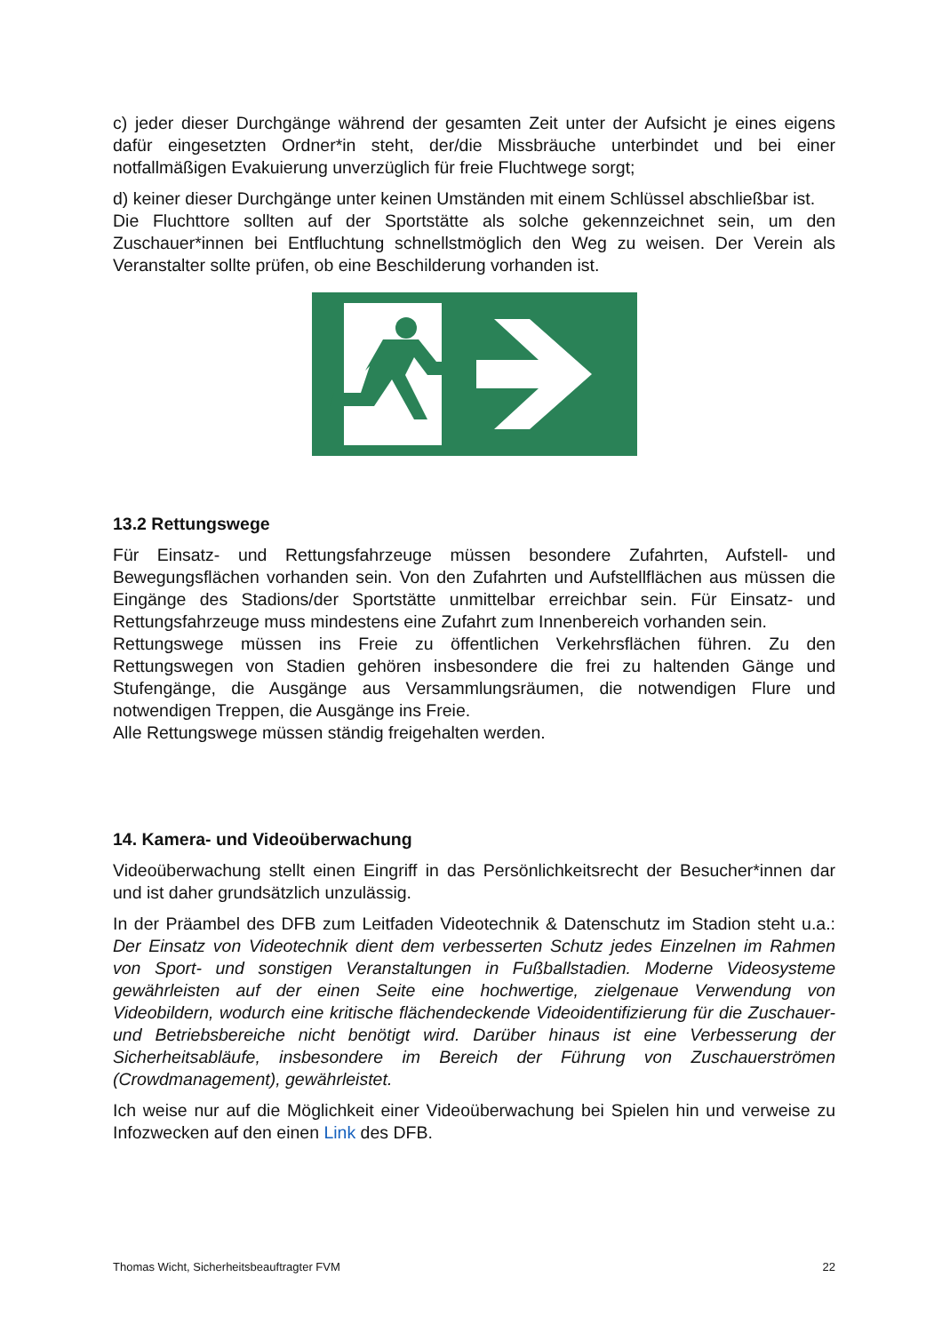c) jeder dieser Durchgänge während der gesamten Zeit unter der Aufsicht je eines eigens dafür eingesetzten Ordner*in steht, der/die Missbräuche unterbindet und bei einer notfallmäßigen Evakuierung unverzüglich für freie Fluchtwege sorgt;
d) keiner dieser Durchgänge unter keinen Umständen mit einem Schlüssel abschließbar ist.
Die Fluchttore sollten auf der Sportstätte als solche gekennzeichnet sein, um den Zuschauer*innen bei Entfluchtung schnellstmöglich den Weg zu weisen. Der Verein als Veranstalter sollte prüfen, ob eine Beschilderung vorhanden ist.
13.2 Rettungswege
Für Einsatz- und Rettungsfahrzeuge müssen besondere Zufahrten, Aufstell- und Bewegungsflächen vorhanden sein. Von den Zufahrten und Aufstellflächen aus müssen die Eingänge des Stadions/der Sportstätte unmittelbar erreichbar sein. Für Einsatz- und Rettungsfahrzeuge muss mindestens eine Zufahrt zum Innenbereich vorhanden sein.
Rettungswege müssen ins Freie zu öffentlichen Verkehrsflächen führen. Zu den Rettungswegen von Stadien gehören insbesondere die frei zu haltenden Gänge und Stufengänge, die Ausgänge aus Versammlungsräumen, die notwendigen Flure und notwendigen Treppen, die Ausgänge ins Freie.
Alle Rettungswege müssen ständig freigehalten werden.
14. Kamera- und Videoüberwachung
Videoüberwachung stellt einen Eingriff in das Persönlichkeitsrecht der Besucher*innen dar und ist daher grundsätzlich unzulässig.
In der Präambel des DFB zum Leitfaden Videotechnik & Datenschutz im Stadion steht u.a.: Der Einsatz von Videotechnik dient dem verbesserten Schutz jedes Einzelnen im Rahmen von Sport- und sonstigen Veranstaltungen in Fußballstadien. Moderne Videosysteme gewährleisten auf der einen Seite eine hochwertige, zielgenaue Verwendung von Videobildern, wodurch eine kritische flächendeckende Videoidentifizierung für die Zuschauer- und Betriebsbereiche nicht benötigt wird. Darüber hinaus ist eine Verbesserung der Sicherheitsabläufe, insbesondere im Bereich der Führung von Zuschauerströmen (Crowdmanagement), gewährleistet.
Ich weise nur auf die Möglichkeit einer Videoüberwachung bei Spielen hin und verweise zu Infozwecken auf den einen Link des DFB.
Thomas Wicht, Sicherheitsbeauftragter FVM 22